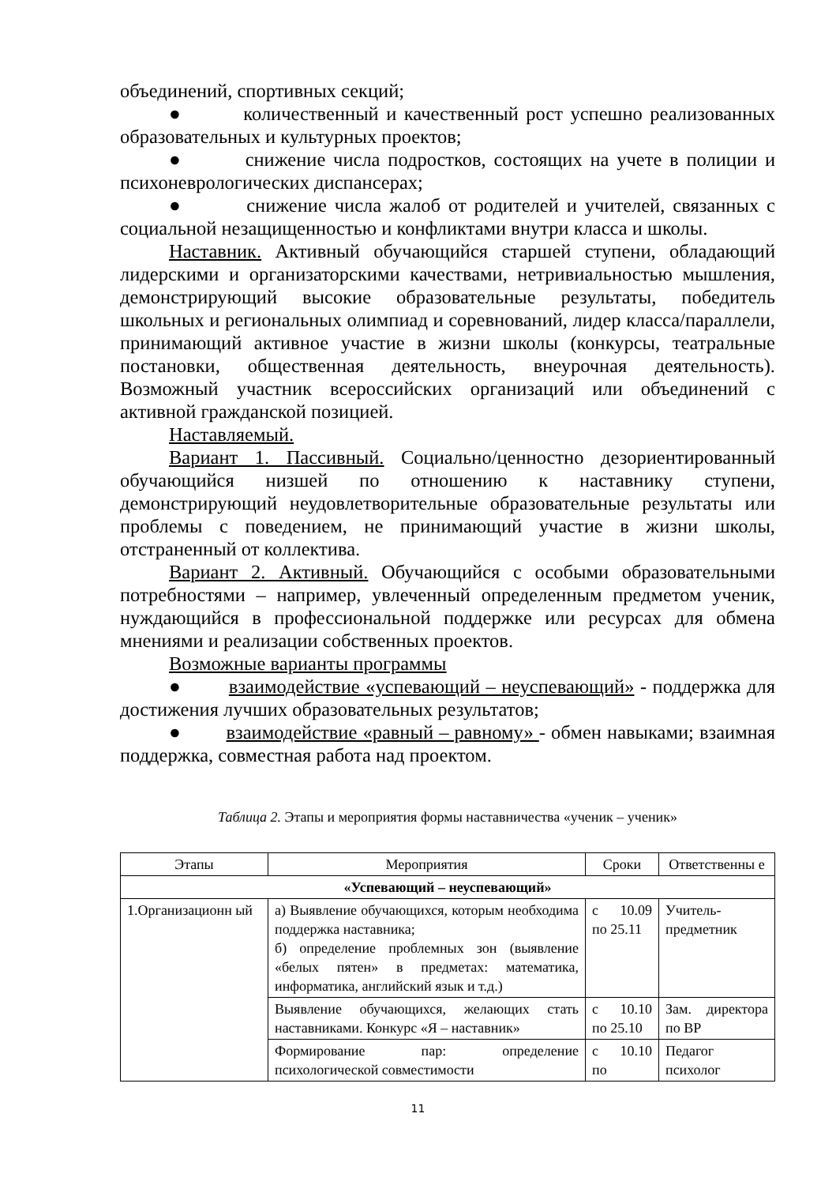объединений, спортивных секций;
● количественный и качественный рост успешно реализованных образовательных и культурных проектов;
● снижение числа подростков, состоящих на учете в полиции и психоневрологических диспансерах;
● снижение числа жалоб от родителей и учителей, связанных с социальной незащищенностью и конфликтами внутри класса и школы.
Наставник. Активный обучающийся старшей ступени, обладающий лидерскими и организаторскими качествами, нетривиальностью мышления, демонстрирующий высокие образовательные результаты, победитель школьных и региональных олимпиад и соревнований, лидер класса/параллели, принимающий активное участие в жизни школы (конкурсы, театральные постановки, общественная деятельность, внеурочная деятельность). Возможный участник всероссийских организаций или объединений с активной гражданской позицией.
Наставляемый.
Вариант 1. Пассивный. Социально/ценностно дезориентированный обучающийся низшей по отношению к наставнику ступени, демонстрирующий неудовлетворительные образовательные результаты или проблемы с поведением, не принимающий участие в жизни школы, отстраненный от коллектива.
Вариант 2. Активный. Обучающийся с особыми образовательными потребностями – например, увлеченный определенным предметом ученик, нуждающийся в профессиональной поддержке или ресурсах для обмена мнениями и реализации собственных проектов.
Возможные варианты программы
● взаимодействие «успевающий – неуспевающий» - поддержка для достижения лучших образовательных результатов;
● взаимодействие «равный – равному» - обмен навыками; взаимная поддержка, совместная работа над проектом.
Таблица 2. Этапы и мероприятия формы наставничества «ученик – ученик»
| Этапы | Мероприятия | Сроки | Ответственны е |
| --- | --- | --- | --- |
| «Успевающий – неуспевающий» | | | |
| 1.Организационн ый | а) Выявление обучающихся, которым необходима поддержка наставника; б) определение проблемных зон (выявление «белых пятен» в предметах: математика, информатика, английский язык и т.д.) | с 10.09 по 25.11 | Учитель-предметник |
| | Выявление обучающихся, желающих стать наставниками. Конкурс «Я – наставник» | с 10.10 по 25.10 | Зам. директора по ВР |
| | Формирование пар: определение психологической совместимости | с 10.10 по | Педагог психолог |
11